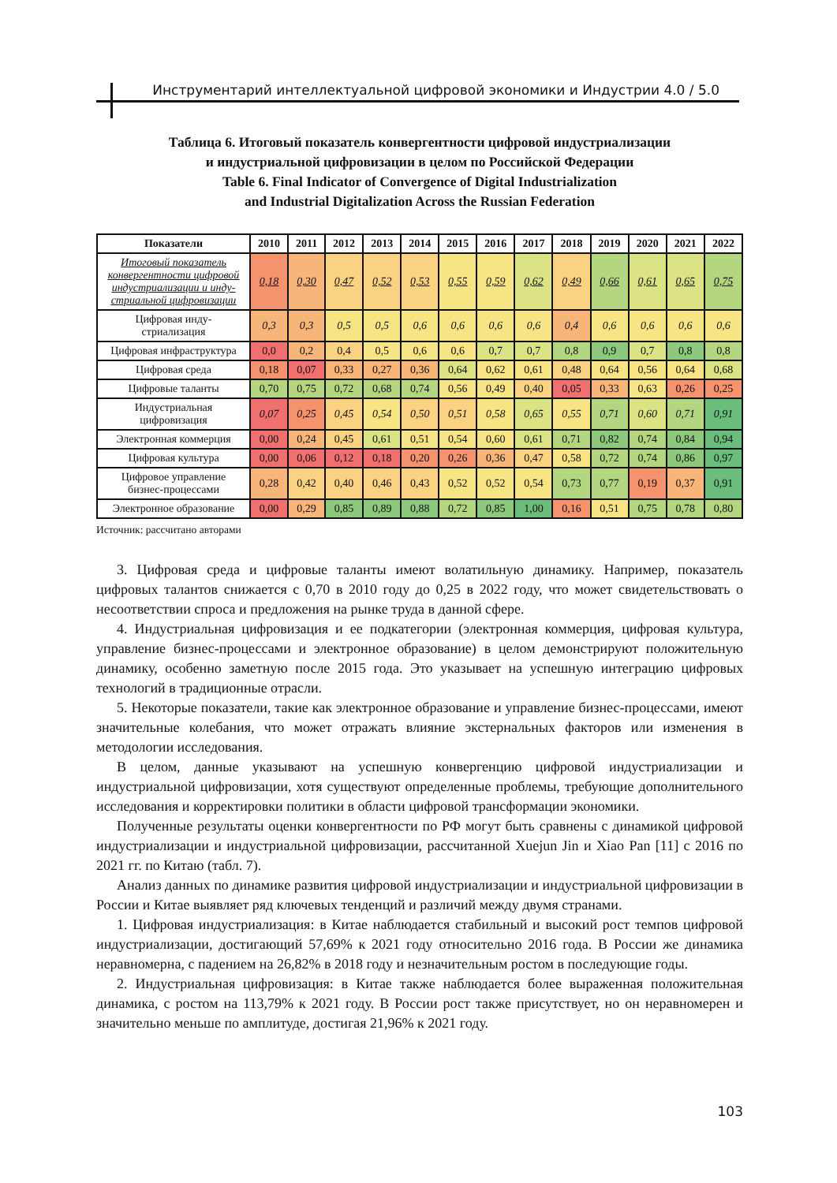Инструментарий интеллектуальной цифровой экономики и Индустрии 4.0 / 5.0
Таблица 6. Итоговый показатель конвергентности цифровой индустриализации
и индустриальной цифровизации в целом по Российской Федерации
Table 6. Final Indicator of Convergence of Digital Industrialization
and Industrial Digitalization Across the Russian Federation
| Показатели | 2010 | 2011 | 2012 | 2013 | 2014 | 2015 | 2016 | 2017 | 2018 | 2019 | 2020 | 2021 | 2022 |
| --- | --- | --- | --- | --- | --- | --- | --- | --- | --- | --- | --- | --- | --- |
| Итоговый показатель конвергентности цифровой индустриализации и инду-стриальной цифровизации | 0,18 | 0,30 | 0,47 | 0,52 | 0,53 | 0,55 | 0,59 | 0,62 | 0,49 | 0,66 | 0,61 | 0,65 | 0,75 |
| Цифровая инду- стриализация | 0,3 | 0,3 | 0,5 | 0,5 | 0,6 | 0,6 | 0,6 | 0,6 | 0,4 | 0,6 | 0,6 | 0,6 | 0,6 |
| Цифровая инфраструктура | 0,0 | 0,2 | 0,4 | 0,5 | 0,6 | 0,6 | 0,7 | 0,7 | 0,8 | 0,9 | 0,7 | 0,8 | 0,8 |
| Цифровая среда | 0,18 | 0,07 | 0,33 | 0,27 | 0,36 | 0,64 | 0,62 | 0,61 | 0,48 | 0,64 | 0,56 | 0,64 | 0,68 |
| Цифровые таланты | 0,70 | 0,75 | 0,72 | 0,68 | 0,74 | 0,56 | 0,49 | 0,40 | 0,05 | 0,33 | 0,63 | 0,26 | 0,25 |
| Индустриальная цифровизация | 0,07 | 0,25 | 0,45 | 0,54 | 0,50 | 0,51 | 0,58 | 0,65 | 0,55 | 0,71 | 0,60 | 0,71 | 0,91 |
| Электронная коммерция | 0,00 | 0,24 | 0,45 | 0,61 | 0,51 | 0,54 | 0,60 | 0,61 | 0,71 | 0,82 | 0,74 | 0,84 | 0,94 |
| Цифровая культура | 0,00 | 0,06 | 0,12 | 0,18 | 0,20 | 0,26 | 0,36 | 0,47 | 0,58 | 0,72 | 0,74 | 0,86 | 0,97 |
| Цифровое управление бизнес-процессами | 0,28 | 0,42 | 0,40 | 0,46 | 0,43 | 0,52 | 0,52 | 0,54 | 0,73 | 0,77 | 0,19 | 0,37 | 0,91 |
| Электронное образование | 0,00 | 0,29 | 0,85 | 0,89 | 0,88 | 0,72 | 0,85 | 1,00 | 0,16 | 0,51 | 0,75 | 0,78 | 0,80 |
Источник: рассчитано авторами
3. Цифровая среда и цифровые таланты имеют волатильную динамику. Например, показатель цифровых талантов снижается с 0,70 в 2010 году до 0,25 в 2022 году, что может свидетельствовать о несоответствии спроса и предложения на рынке труда в данной сфере.
4. Индустриальная цифровизация и ее подкатегории (электронная коммерция, цифровая культура, управление бизнес-процессами и электронное образование) в целом демонстрируют положительную динамику, особенно заметную после 2015 года. Это указывает на успешную интеграцию цифровых технологий в традиционные отрасли.
5. Некоторые показатели, такие как электронное образование и управление бизнес-процессами, имеют значительные колебания, что может отражать влияние экстернальных факторов или изменения в методологии исследования.
В целом, данные указывают на успешную конвергенцию цифровой индустриализации и индустриальной цифровизации, хотя существуют определенные проблемы, требующие дополнительного исследования и корректировки политики в области цифровой трансформации экономики.
Полученные результаты оценки конвергентности по РФ могут быть сравнены с динамикой цифровой индустриализации и индустриальной цифровизации, рассчитанной Xuejun Jin и Xiao Pan [11] с 2016 по 2021 гг. по Китаю (табл. 7).
Анализ данных по динамике развития цифровой индустриализации и индустриальной цифровизации в России и Китае выявляет ряд ключевых тенденций и различий между двумя странами.
1. Цифровая индустриализация: в Китае наблюдается стабильный и высокий рост темпов цифровой индустриализации, достигающий 57,69% к 2021 году относительно 2016 года. В России же динамика неравномерна, с падением на 26,82% в 2018 году и незначительным ростом в последующие годы.
2. Индустриальная цифровизация: в Китае также наблюдается более выраженная положительная динамика, с ростом на 113,79% к 2021 году. В России рост также присутствует, но он неравномерен и значительно меньше по амплитуде, достигая 21,96% к 2021 году.
103